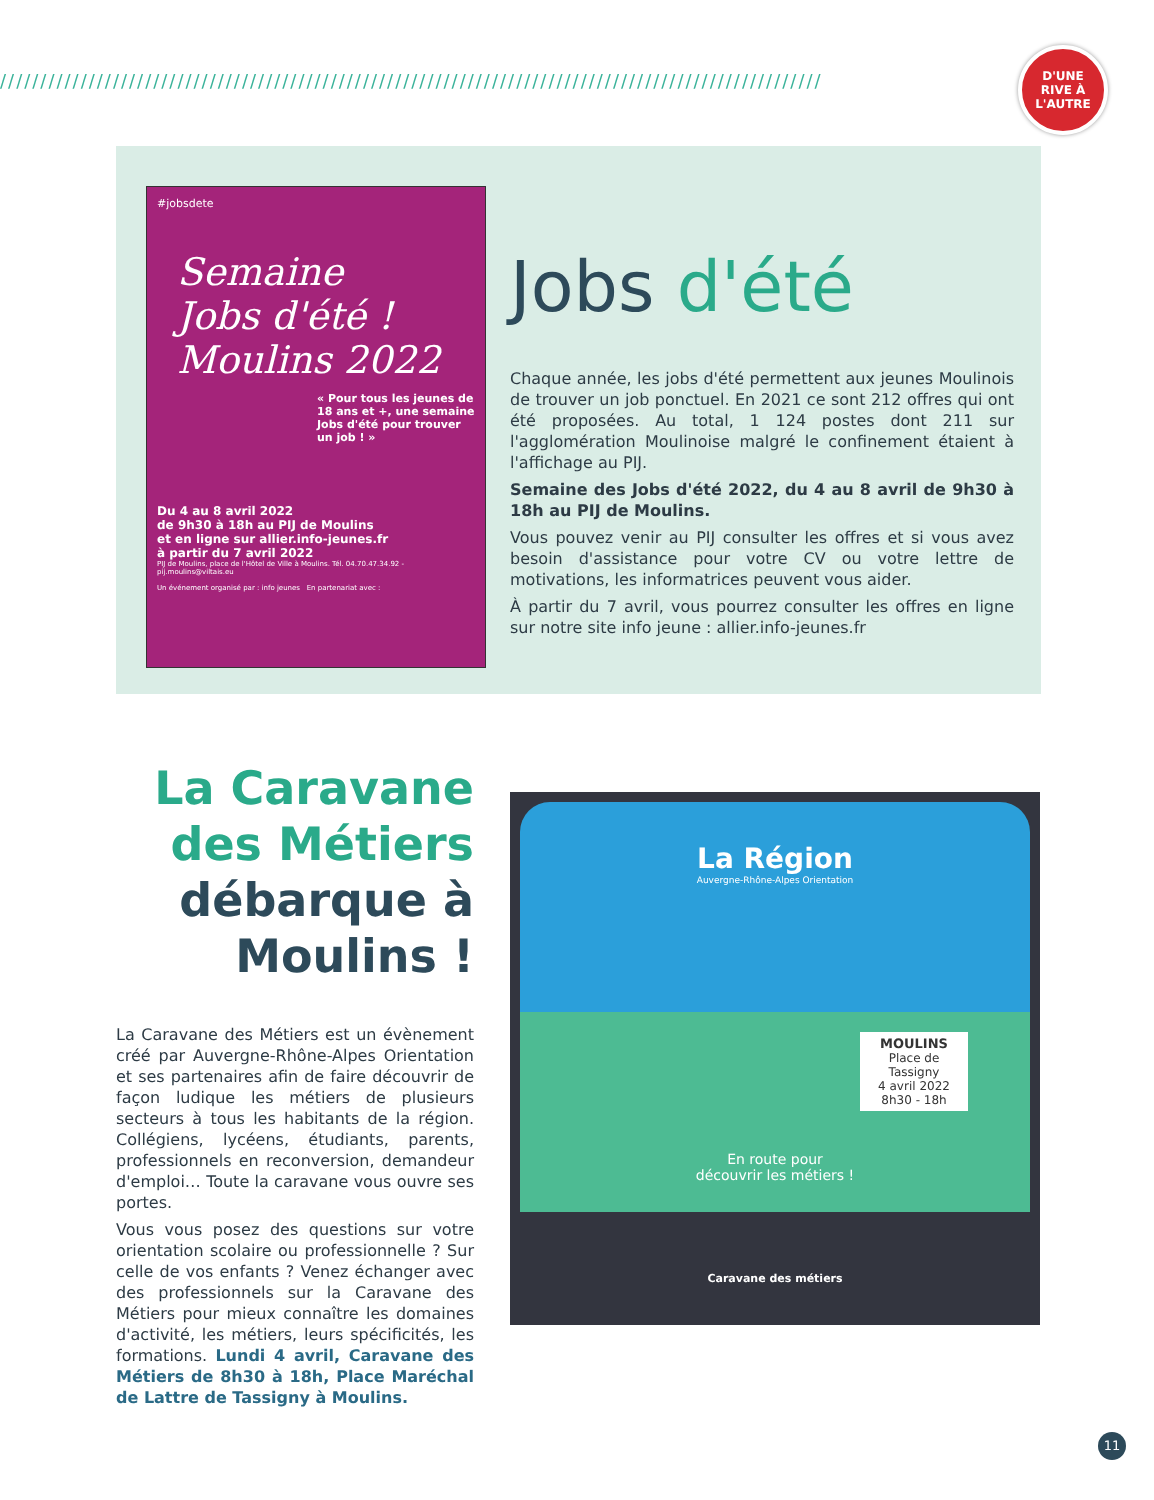//////////////////////////////////////////////////////////////////////////////////////////////////////
D'UNE
RIVE À
L'AUTRE
#jobsdete
Semaine
Jobs d'été ! Moulins 2022
« Pour tous les jeunes de 18 ans et +, une semaine Jobs d'été pour trouver un job ! »
Du 4 au 8 avril 2022
de 9h30 à 18h au PIJ de Moulins
et en ligne sur allier.info-jeunes.fr
à partir du 7 avril 2022
PIJ de Moulins, place de l'Hôtel de Ville à Moulins. Tél. 04.70.47.34.92 - pij.moulins@viltais.eu
Un événement organisé par : info jeunes En partenariat avec :
Jobs d'été
Chaque année, les jobs d'été permettent aux jeunes Moulinois de trouver un job ponctuel. En 2021 ce sont 212 offres qui ont été proposées. Au total, 1 124 postes dont 211 sur l'agglomération Moulinoise malgré le confinement étaient à l'affichage au PIJ.
Semaine des Jobs d'été 2022, du 4 au 8 avril de 9h30 à 18h au PIJ de Moulins.
Vous pouvez venir au PIJ consulter les offres et si vous avez besoin d'assistance pour votre CV ou votre lettre de motivations, les informatrices peuvent vous aider.
À partir du 7 avril, vous pourrez consulter les offres en ligne sur notre site info jeune : allier.info-jeunes.fr
La Caravane des Métiers débarque à Moulins !
La Caravane des Métiers est un évènement créé par Auvergne-Rhône-Alpes Orientation et ses partenaires afin de faire découvrir de façon ludique les métiers de plusieurs secteurs à tous les habitants de la région. Collégiens, lycéens, étudiants, parents, professionnels en reconversion, demandeur d'emploi… Toute la caravane vous ouvre ses portes.
Vous vous posez des questions sur votre orientation scolaire ou professionnelle ? Sur celle de vos enfants ? Venez échanger avec des professionnels sur la Caravane des Métiers pour mieux connaître les domaines d'activité, les métiers, leurs spécificités, les formations. Lundi 4 avril, Caravane des Métiers de 8h30 à 18h, Place Maréchal de Lattre de Tassigny à Moulins.
La Région
Auvergne-Rhône-Alpes Orientation
MOULINS
Place de Tassigny
4 avril 2022
8h30 - 18h
En route pour
découvrir les métiers !
Caravane des métiers
11